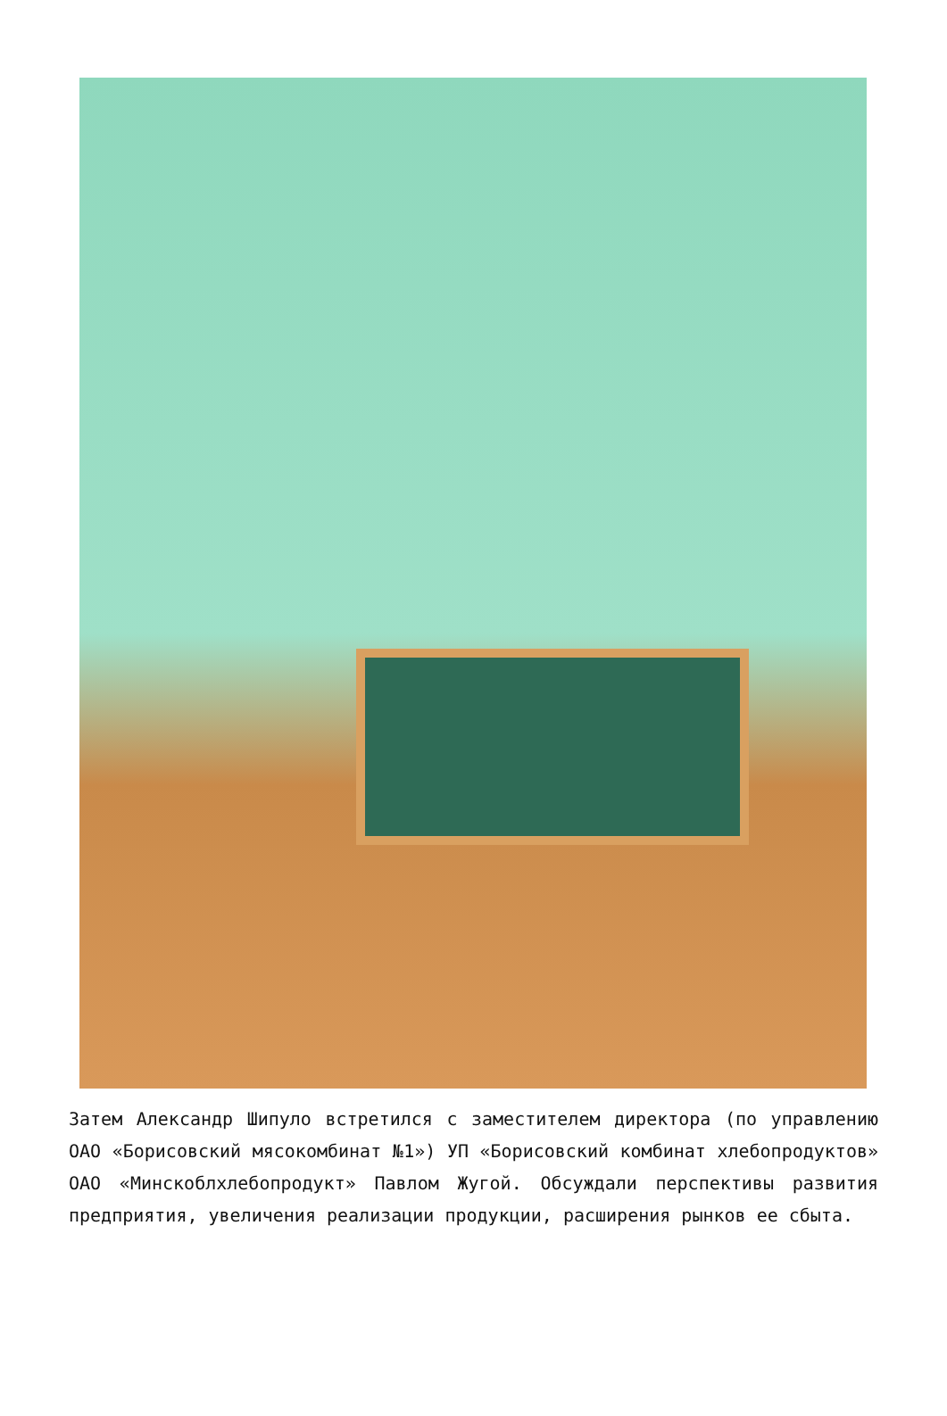Затем Александр Шипуло встретился с заместителем директора (по управлению ОАО «Борисовский мясокомбинат №1») УП «Борисовский комбинат хлебопродуктов» ОАО «Минскоблхлебопродукт» Павлом Жугой. Обсуждали перспективы развития предприятия, увеличения реализации продукции, расширения рынков ее сбыта.